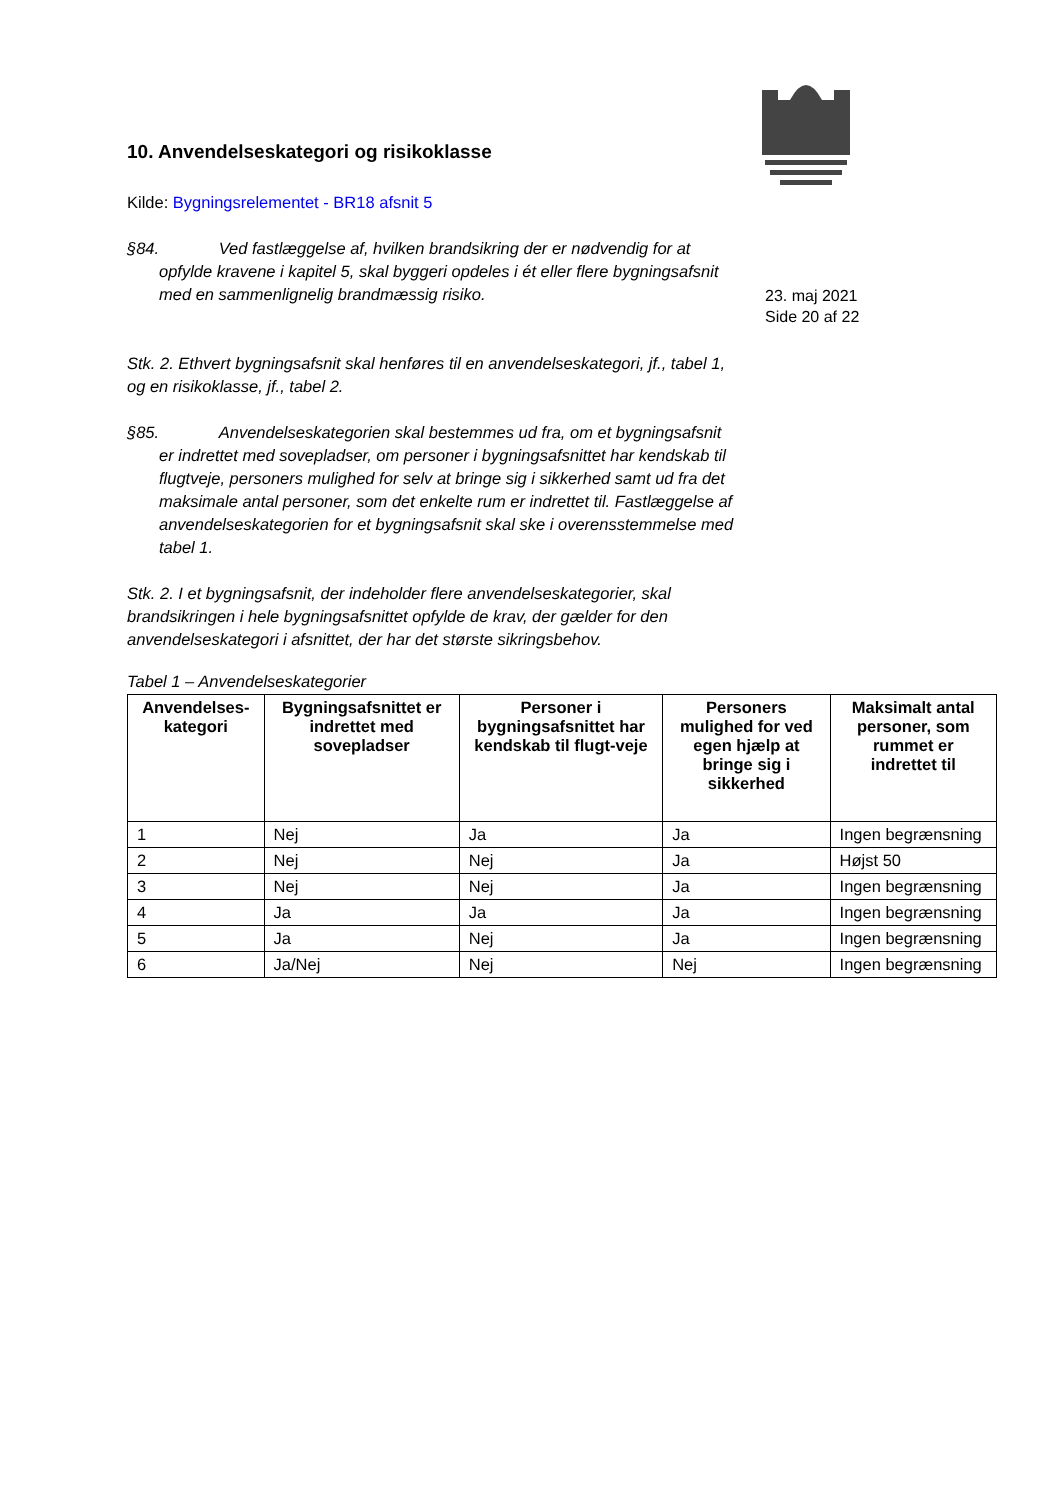10. Anvendelseskategori og risikoklasse
Kilde: Bygningsrelementet - BR18 afsnit 5
§84. Ved fastlæggelse af, hvilken brandsikring der er nødvendig for at opfylde kravene i kapitel 5, skal byggeri opdeles i ét eller flere bygningsafsnit med en sammenlignelig brandmæssig risiko.
Stk. 2. Ethvert bygningsafsnit skal henføres til en anvendelseskategori, jf., tabel 1, og en risikoklasse, jf., tabel 2.
§85. Anvendelseskategorien skal bestemmes ud fra, om et bygningsafsnit er indrettet med sovepladser, om personer i bygningsafsnittet har kendskab til flugtveje, personers mulighed for selv at bringe sig i sikkerhed samt ud fra det maksimale antal personer, som det enkelte rum er indrettet til. Fastlæggelse af anvendelseskategorien for et bygningsafsnit skal ske i overensstemmelse med tabel 1.
Stk. 2. I et bygningsafsnit, der indeholder flere anvendelseskategorier, skal brandsikringen i hele bygningsafsnittet opfylde de krav, der gælder for den anvendelseskategori i afsnittet, der har det største sikringsbehov.
23. maj 2021
Side 20 af 22
Tabel 1 – Anvendelseskategorier
| Anvendelses-kategori | Bygningsafsnittet er indrettet med sovepladser | Personer i bygningsafsnittet har kendskab til flugt-veje | Personers mulighed for ved egen hjælp at bringe sig i sikkerhed | Maksimalt antal personer, som rummet er indrettet til |
| --- | --- | --- | --- | --- |
| 1 | Nej | Ja | Ja | Ingen begrænsning |
| 2 | Nej | Nej | Ja | Højst 50 |
| 3 | Nej | Nej | Ja | Ingen begrænsning |
| 4 | Ja | Ja | Ja | Ingen begrænsning |
| 5 | Ja | Nej | Ja | Ingen begrænsning |
| 6 | Ja/Nej | Nej | Nej | Ingen begrænsning |